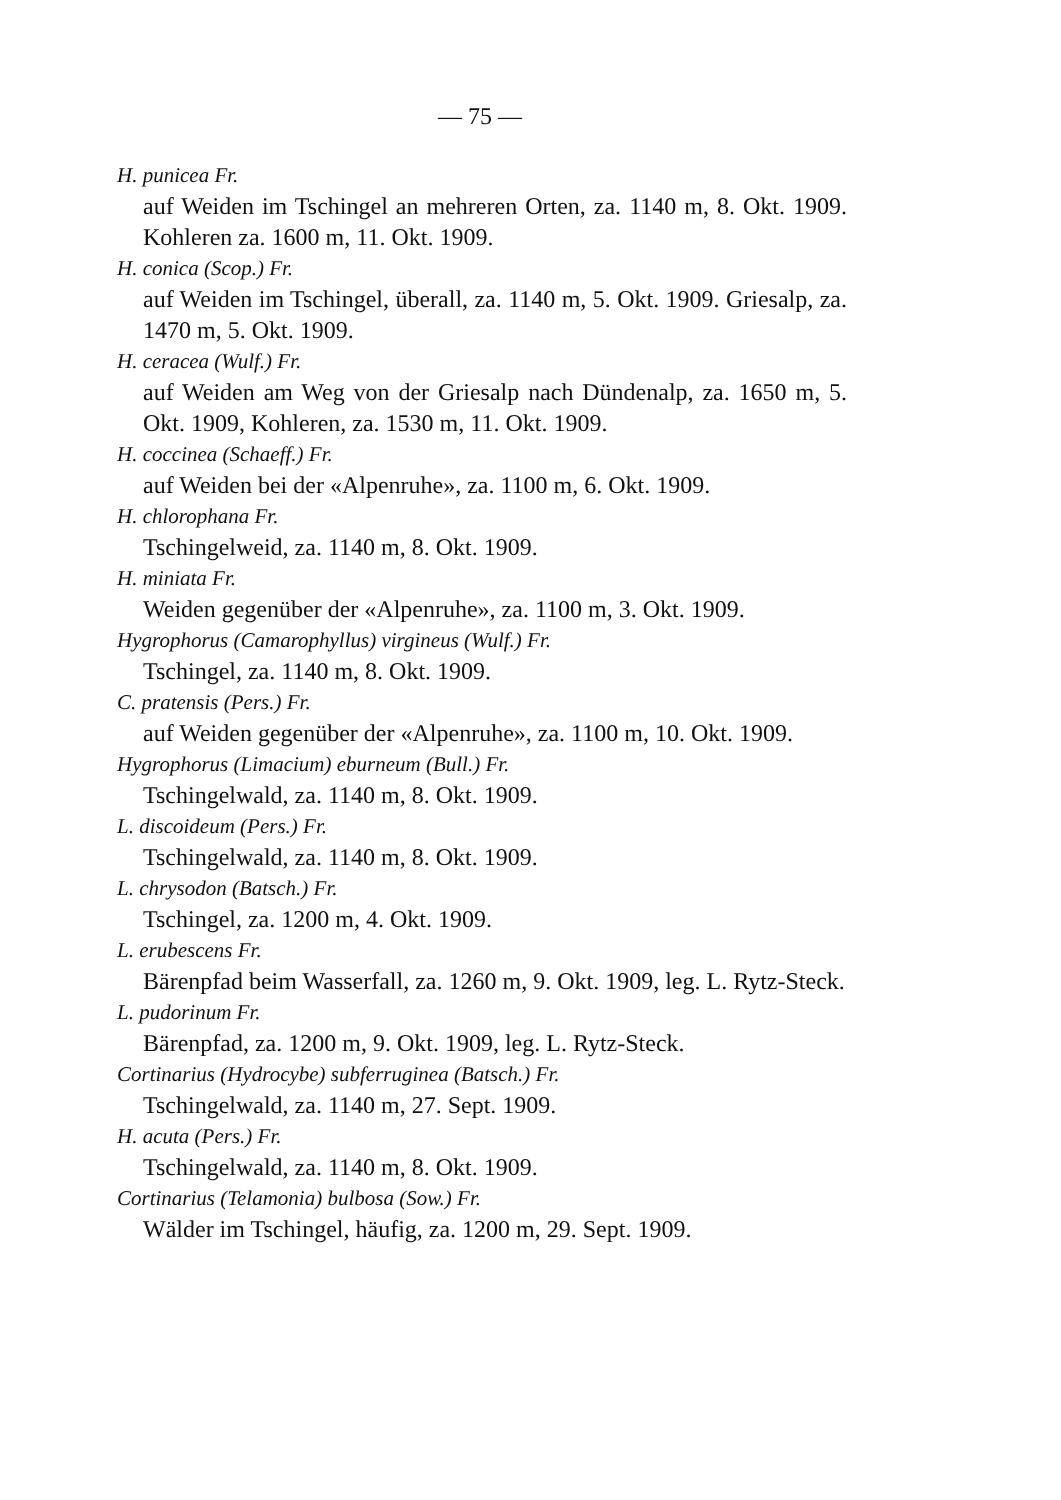— 75 —
H. punicea Fr.
auf Weiden im Tschingel an mehreren Orten, za. 1140 m, 8. Okt. 1909. Kohleren za. 1600 m, 11. Okt. 1909.
H. conica (Scop.) Fr.
auf Weiden im Tschingel, überall, za. 1140 m, 5. Okt. 1909. Griesalp, za. 1470 m, 5. Okt. 1909.
H. ceracea (Wulf.) Fr.
auf Weiden am Weg von der Griesalp nach Dündenalp, za. 1650 m, 5. Okt. 1909, Kohleren, za. 1530 m, 11. Okt. 1909.
H. coccinea (Schaeff.) Fr.
auf Weiden bei der «Alpenruhe», za. 1100 m, 6. Okt. 1909.
H. chlorophana Fr.
Tschingelweid, za. 1140 m, 8. Okt. 1909.
H. miniata Fr.
Weiden gegenüber der «Alpenruhe», za. 1100 m, 3. Okt. 1909.
Hygrophorus (Camarophyllus) virgineus (Wulf.) Fr.
Tschingel, za. 1140 m, 8. Okt. 1909.
C. pratensis (Pers.) Fr.
auf Weiden gegenüber der «Alpenruhe», za. 1100 m, 10. Okt. 1909.
Hygrophorus (Limacium) eburneum (Bull.) Fr.
Tschingelwald, za. 1140 m, 8. Okt. 1909.
L. discoideum (Pers.) Fr.
Tschingelwald, za. 1140 m, 8. Okt. 1909.
L. chrysodon (Batsch.) Fr.
Tschingel, za. 1200 m, 4. Okt. 1909.
L. erubescens Fr.
Bärenpfad beim Wasserfall, za. 1260 m, 9. Okt. 1909, leg. L. Rytz-Steck.
L. pudorinum Fr.
Bärenpfad, za. 1200 m, 9. Okt. 1909, leg. L. Rytz-Steck.
Cortinarius (Hydrocybe) subferruginea (Batsch.) Fr.
Tschingelwald, za. 1140 m, 27. Sept. 1909.
H. acuta (Pers.) Fr.
Tschingelwald, za. 1140 m, 8. Okt. 1909.
Cortinarius (Telamonia) bulbosa (Sow.) Fr.
Wälder im Tschingel, häufig, za. 1200 m, 29. Sept. 1909.